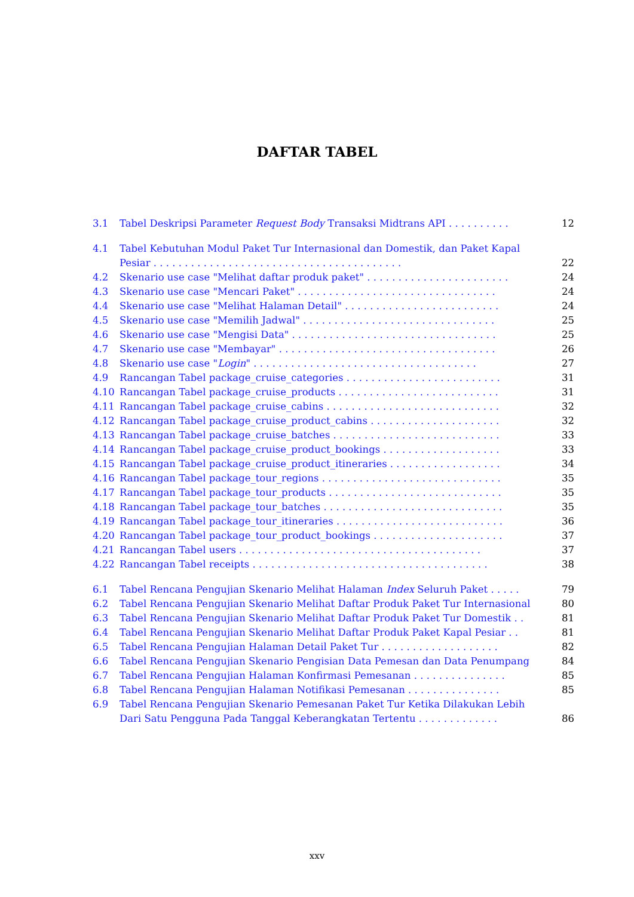DAFTAR TABEL
3.1 Tabel Deskripsi Parameter Request Body Transaksi Midtrans API . . . . . . . . . . 12
4.1 Tabel Kebutuhan Modul Paket Tur Internasional dan Domestik, dan Paket Kapal Pesiar . . . . . . . . . . . . . . . . . . . . . . . . . . . . . . . . . . . . . . . . 22
4.2 Skenario use case "Melihat daftar produk paket" . . . . . . . . . . . . . . . . . . . . . . . 24
4.3 Skenario use case "Mencari Paket" . . . . . . . . . . . . . . . . . . . . . . . . . . . . . . . . 24
4.4 Skenario use case "Melihat Halaman Detail" . . . . . . . . . . . . . . . . . . . . . . . . . 24
4.5 Skenario use case "Memilih Jadwal" . . . . . . . . . . . . . . . . . . . . . . . . . . . . . . . 25
4.6 Skenario use case "Mengisi Data" . . . . . . . . . . . . . . . . . . . . . . . . . . . . . . . . . 25
4.7 Skenario use case "Membayar" . . . . . . . . . . . . . . . . . . . . . . . . . . . . . . . . . . . 26
4.8 Skenario use case "Login" . . . . . . . . . . . . . . . . . . . . . . . . . . . . . . . . . . . . 27
4.9 Rancangan Tabel package_cruise_categories . . . . . . . . . . . . . . . . . . . . . . . . . 31
4.10 Rancangan Tabel package_cruise_products . . . . . . . . . . . . . . . . . . . . . . . . . . 31
4.11 Rancangan Tabel package_cruise_cabins . . . . . . . . . . . . . . . . . . . . . . . . . . . . 32
4.12 Rancangan Tabel package_cruise_product_cabins . . . . . . . . . . . . . . . . . . . . . 32
4.13 Rancangan Tabel package_cruise_batches . . . . . . . . . . . . . . . . . . . . . . . . . . . 33
4.14 Rancangan Tabel package_cruise_product_bookings . . . . . . . . . . . . . . . . . . . 33
4.15 Rancangan Tabel package_cruise_product_itineraries . . . . . . . . . . . . . . . . . . 34
4.16 Rancangan Tabel package_tour_regions . . . . . . . . . . . . . . . . . . . . . . . . . . . . . 35
4.17 Rancangan Tabel package_tour_products . . . . . . . . . . . . . . . . . . . . . . . . . . . . 35
4.18 Rancangan Tabel package_tour_batches . . . . . . . . . . . . . . . . . . . . . . . . . . . . . 35
4.19 Rancangan Tabel package_tour_itineraries . . . . . . . . . . . . . . . . . . . . . . . . . . . 36
4.20 Rancangan Tabel package_tour_product_bookings . . . . . . . . . . . . . . . . . . . . . 37
4.21 Rancangan Tabel users . . . . . . . . . . . . . . . . . . . . . . . . . . . . . . . . . . . . . . . 37
4.22 Rancangan Tabel receipts . . . . . . . . . . . . . . . . . . . . . . . . . . . . . . . . . . . . . . 38
6.1 Tabel Rencana Pengujian Skenario Melihat Halaman Index Seluruh Paket . . . . . 79
6.2 Tabel Rencana Pengujian Skenario Melihat Daftar Produk Paket Tur Internasional 80
6.3 Tabel Rencana Pengujian Skenario Melihat Daftar Produk Paket Tur Domestik . . 81
6.4 Tabel Rencana Pengujian Skenario Melihat Daftar Produk Paket Kapal Pesiar . . 81
6.5 Tabel Rencana Pengujian Halaman Detail Paket Tur . . . . . . . . . . . . . . . . . . . 82
6.6 Tabel Rencana Pengujian Skenario Pengisian Data Pemesan dan Data Penumpang 84
6.7 Tabel Rencana Pengujian Halaman Konfirmasi Pemesanan . . . . . . . . . . . . . . . 85
6.8 Tabel Rencana Pengujian Halaman Notifikasi Pemesanan . . . . . . . . . . . . . . . 85
6.9 Tabel Rencana Pengujian Skenario Pemesanan Paket Tur Ketika Dilakukan Lebih Dari Satu Pengguna Pada Tanggal Keberangkatan Tertentu . . . . . . . . . . . . . 86
xxv